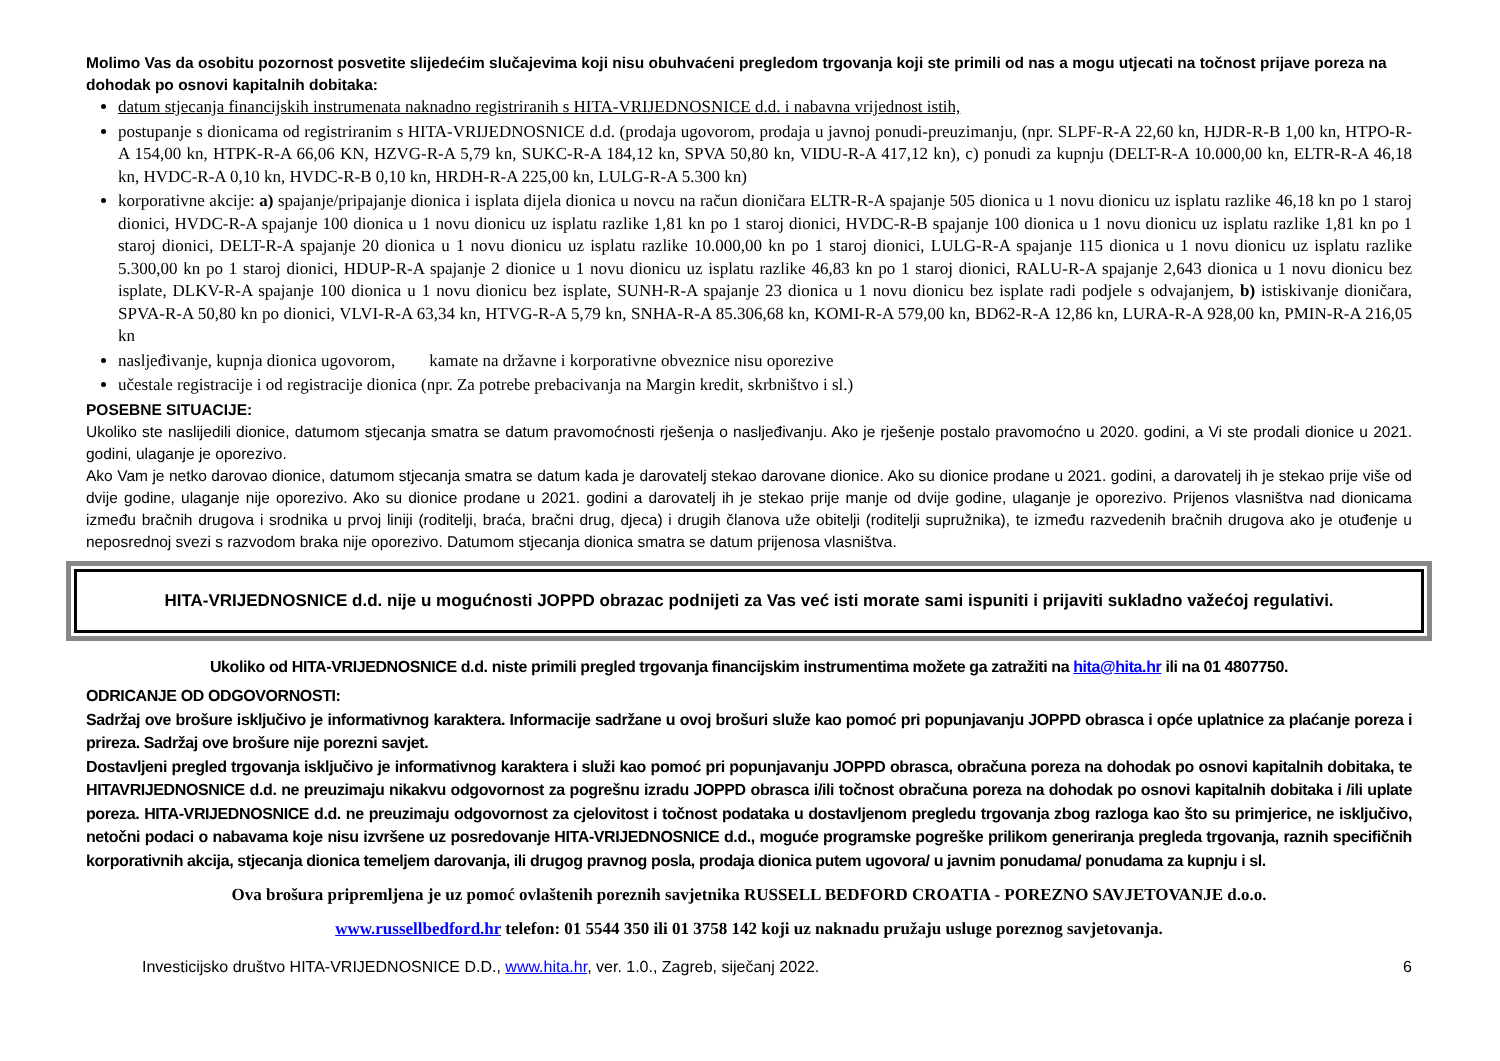Molimo Vas da osobitu pozornost posvetite slijedećim slučajevima koji nisu obuhvaćeni pregledom trgovanja koji ste primili od nas a mogu utjecati na točnost prijave poreza na dohodak po osnovi kapitalnih dobitaka:
datum stjecanja financijskih instrumenata naknadno registriranih s HITA-VRIJEDNOSNICE d.d. i nabavna vrijednost istih,
postupanje s dionicama od registriranim s HITA-VRIJEDNOSNICE d.d. (prodaja ugovorom, prodaja u javnoj ponudi-preuzimanju, (npr. SLPF-R-A 22,60 kn, HJDR-R-B 1,00 kn, HTPO-R-A 154,00 kn, HTPK-R-A 66,06 KN, HZVG-R-A 5,79 kn, SUKC-R-A 184,12 kn, SPVA 50,80 kn, VIDU-R-A 417,12 kn), c) ponudi za kupnju (DELT-R-A 10.000,00 kn, ELTR-R-A 46,18 kn, HVDC-R-A 0,10 kn, HVDC-R-B 0,10 kn, HRDH-R-A 225,00 kn, LULG-R-A 5.300 kn)
korporativne akcije: a) spajanje/pripajanje dionica i isplata dijela dionica u novcu na račun dioničara ELTR-R-A spajanje 505 dionica u 1 novu dionicu uz isplatu razlike 46,18 kn po 1 staroj dionici, HVDC-R-A spajanje 100 dionica u 1 novu dionicu uz isplatu razlike 1,81 kn po 1 staroj dionici, HVDC-R-B spajanje 100 dionica u 1 novu dionicu uz isplatu razlike 1,81 kn po 1 staroj dionici, DELT-R-A spajanje 20 dionica u 1 novu dionicu uz isplatu razlike 10.000,00 kn po 1 staroj dionici, LULG-R-A spajanje 115 dionica u 1 novu dionicu uz isplatu razlike 5.300,00 kn po 1 staroj dionici, HDUP-R-A spajanje 2 dionice u 1 novu dionicu uz isplatu razlike 46,83 kn po 1 staroj dionici, RALU-R-A spajanje 2,643 dionica u 1 novu dionicu bez isplate, DLKV-R-A spajanje 100 dionica u 1 novu dionicu bez isplate, SUNH-R-A spajanje 23 dionica u 1 novu dionicu bez isplate radi podjele s odvajanjem, b) istiskivanje dioničara, SPVA-R-A 50,80 kn po dionici, VLVI-R-A 63,34 kn, HTVG-R-A 5,79 kn, SNHA-R-A 85.306,68 kn, KOMI-R-A 579,00 kn, BD62-R-A 12,86 kn, LURA-R-A 928,00 kn, PMIN-R-A 216,05 kn
nasljeđivanje, kupnja dionica ugovorom, kamate na državne i korporativne obveznice nisu oporezive
učestale registracije i od registracije dionica (npr. Za potrebe prebacivanja na Margin kredit, skrbništvo i sl.)
POSEBNE SITUACIJE:
Ukoliko ste naslijedili dionice, datumom stjecanja smatra se datum pravomoćnosti rješenja o nasljeđivanju. Ako je rješenje postalo pravomoćno u 2020. godini, a Vi ste prodali dionice u 2021. godini, ulaganje je oporezivo.
Ako Vam je netko darovao dionice, datumom stjecanja smatra se datum kada je darovatelj stekao darovane dionice. Ako su dionice prodane u 2021. godini, a darovatelj ih je stekao prije više od dvije godine, ulaganje nije oporezivo. Ako su dionice prodane u 2021. godini a darovatelj ih je stekao prije manje od dvije godine, ulaganje je oporezivo. Prijenos vlasništva nad dionicama između bračnih drugova i srodnika u prvoj liniji (roditelji, braća, bračni drug, djeca) i drugih članova uže obitelji (roditelji supružnika), te između razvedenih bračnih drugova ako je otuđenje u neposrednoj svezi s razvodom braka nije oporezivo. Datumom stjecanja dionica smatra se datum prijenosa vlasništva.
HITA-VRIJEDNOSNICE d.d. nije u mogućnosti JOPPD obrazac podnijeti za Vas već isti morate sami ispuniti i prijaviti sukladno važećoj regulativi.
Ukoliko od HITA-VRIJEDNOSNICE d.d. niste primili pregled trgovanja financijskim instrumentima možete ga zatražiti na hita@hita.hr ili na 01 4807750.
ODRICANJE OD ODGOVORNOSTI:
Sadržaj ove brošure isključivo je informativnog karaktera. Informacije sadržane u ovoj brošuri služe kao pomoć pri popunjavanju JOPPD obrasca i opće uplatnice za plaćanje poreza i prireza. Sadržaj ove brošure nije porezni savjet.
Dostavljeni pregled trgovanja isključivo je informativnog karaktera i služi kao pomoć pri popunjavanju JOPPD obrasca, obračuna poreza na dohodak po osnovi kapitalnih dobitaka, te HITAVRIJEDNOSNICE d.d. ne preuzimaju nikakvu odgovornost za pogrešnu izradu JOPPD obrasca i/ili točnost obračuna poreza na dohodak po osnovi kapitalnih dobitaka i /ili uplate poreza. HITA-VRIJEDNOSNICE d.d. ne preuzimaju odgovornost za cjelovitost i točnost podataka u dostavljenom pregledu trgovanja zbog razloga kao što su primjerice, ne isključivo, netočni podaci o nabavama koje nisu izvršene uz posredovanje HITA-VRIJEDNOSNICE d.d., moguće programske pogreške prilikom generiranja pregleda trgovanja, raznih specifičnih korporativnih akcija, stjecanja dionica temeljem darovanja, ili drugog pravnog posla, prodaja dionica putem ugovora/ u javnim ponudama/ ponudama za kupnju i sl.
Ova brošura pripremljena je uz pomoć ovlaštenih poreznih savjetnika RUSSELL BEDFORD CROATIA - POREZNO SAVJETOVANJE d.o.o.
www.russellbedford.hr telefon: 01 5544 350 ili 01 3758 142 koji uz naknadu pružaju usluge poreznog savjetovanja.
Investicijsko društvo HITA-VRIJEDNOSNICE D.D., www.hita.hr, ver. 1.0., Zagreb, siječanj 2022. 6